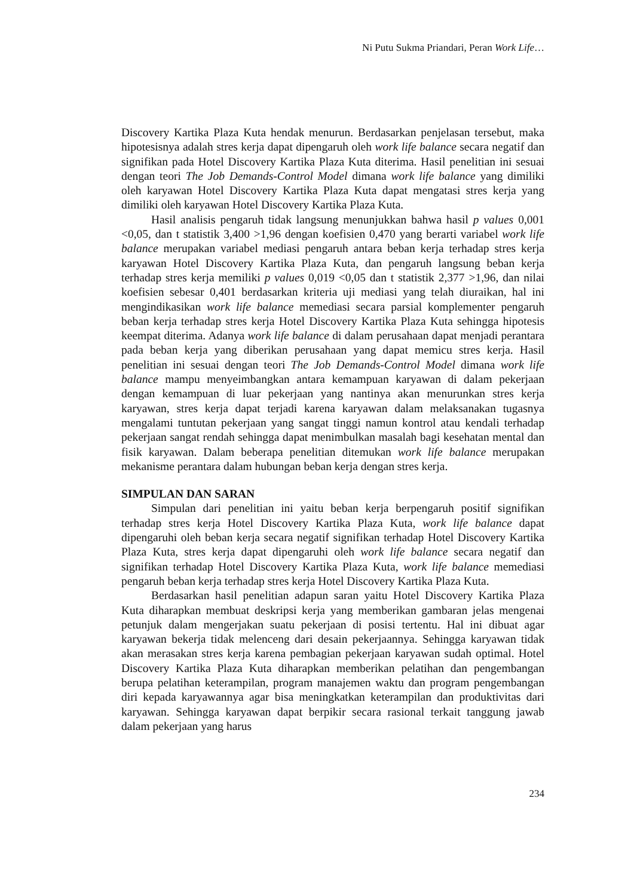Ni Putu Sukma Priandari, Peran Work Life…
Discovery Kartika Plaza Kuta hendak menurun. Berdasarkan penjelasan tersebut, maka hipotesisnya adalah stres kerja dapat dipengaruh oleh work life balance secara negatif dan signifikan pada Hotel Discovery Kartika Plaza Kuta diterima. Hasil penelitian ini sesuai dengan teori The Job Demands-Control Model dimana work life balance yang dimiliki oleh karyawan Hotel Discovery Kartika Plaza Kuta dapat mengatasi stres kerja yang dimiliki oleh karyawan Hotel Discovery Kartika Plaza Kuta.
Hasil analisis pengaruh tidak langsung menunjukkan bahwa hasil p values 0,001 <0,05, dan t statistik 3,400 >1,96 dengan koefisien 0,470 yang berarti variabel work life balance merupakan variabel mediasi pengaruh antara beban kerja terhadap stres kerja karyawan Hotel Discovery Kartika Plaza Kuta, dan pengaruh langsung beban kerja terhadap stres kerja memiliki p values 0,019 <0,05 dan t statistik 2,377 >1,96, dan nilai koefisien sebesar 0,401 berdasarkan kriteria uji mediasi yang telah diuraikan, hal ini mengindikasikan work life balance memediasi secara parsial komplementer pengaruh beban kerja terhadap stres kerja Hotel Discovery Kartika Plaza Kuta sehingga hipotesis keempat diterima. Adanya work life balance di dalam perusahaan dapat menjadi perantara pada beban kerja yang diberikan perusahaan yang dapat memicu stres kerja. Hasil penelitian ini sesuai dengan teori The Job Demands-Control Model dimana work life balance mampu menyeimbangkan antara kemampuan karyawan di dalam pekerjaan dengan kemampuan di luar pekerjaan yang nantinya akan menurunkan stres kerja karyawan, stres kerja dapat terjadi karena karyawan dalam melaksanakan tugasnya mengalami tuntutan pekerjaan yang sangat tinggi namun kontrol atau kendali terhadap pekerjaan sangat rendah sehingga dapat menimbulkan masalah bagi kesehatan mental dan fisik karyawan. Dalam beberapa penelitian ditemukan work life balance merupakan mekanisme perantara dalam hubungan beban kerja dengan stres kerja.
SIMPULAN DAN SARAN
Simpulan dari penelitian ini yaitu beban kerja berpengaruh positif signifikan terhadap stres kerja Hotel Discovery Kartika Plaza Kuta, work life balance dapat dipengaruhi oleh beban kerja secara negatif signifikan terhadap Hotel Discovery Kartika Plaza Kuta, stres kerja dapat dipengaruhi oleh work life balance secara negatif dan signifikan terhadap Hotel Discovery Kartika Plaza Kuta, work life balance memediasi pengaruh beban kerja terhadap stres kerja Hotel Discovery Kartika Plaza Kuta.
Berdasarkan hasil penelitian adapun saran yaitu Hotel Discovery Kartika Plaza Kuta diharapkan membuat deskripsi kerja yang memberikan gambaran jelas mengenai petunjuk dalam mengerjakan suatu pekerjaan di posisi tertentu. Hal ini dibuat agar karyawan bekerja tidak melenceng dari desain pekerjaannya. Sehingga karyawan tidak akan merasakan stres kerja karena pembagian pekerjaan karyawan sudah optimal. Hotel Discovery Kartika Plaza Kuta diharapkan memberikan pelatihan dan pengembangan berupa pelatihan keterampilan, program manajemen waktu dan program pengembangan diri kepada karyawannya agar bisa meningkatkan keterampilan dan produktivitas dari karyawan. Sehingga karyawan dapat berpikir secara rasional terkait tanggung jawab dalam pekerjaan yang harus
234